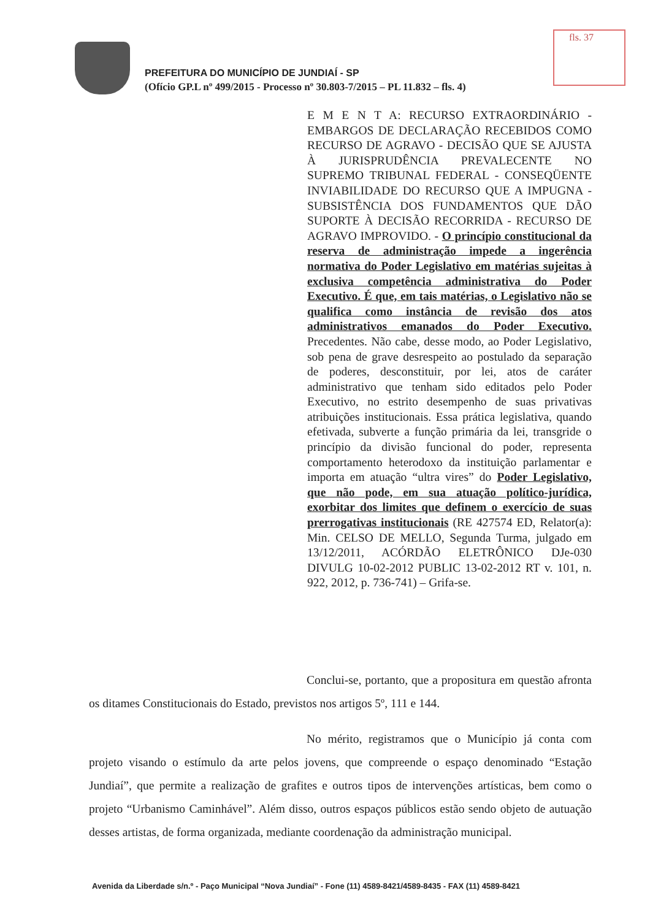fls. 37
PREFEITURA DO MUNICÍPIO DE JUNDIAÍ - SP
(Ofício GP.L nº 499/2015 - Processo nº 30.803-7/2015 – PL 11.832 – fls. 4)
E M E N T A: RECURSO EXTRAORDINÁRIO - EMBARGOS DE DECLARAÇÃO RECEBIDOS COMO RECURSO DE AGRAVO - DECISÃO QUE SE AJUSTA À JURISPRUDÊNCIA PREVALECENTE NO SUPREMO TRIBUNAL FEDERAL - CONSEQÜENTE INVIABILIDADE DO RECURSO QUE A IMPUGNA - SUBSISTÊNCIA DOS FUNDAMENTOS QUE DÃO SUPORTE À DECISÃO RECORRIDA - RECURSO DE AGRAVO IMPROVIDO. - O princípio constitucional da reserva de administração impede a ingerência normativa do Poder Legislativo em matérias sujeitas à exclusiva competência administrativa do Poder Executivo. É que, em tais matérias, o Legislativo não se qualifica como instância de revisão dos atos administrativos emanados do Poder Executivo. Precedentes. Não cabe, desse modo, ao Poder Legislativo, sob pena de grave desrespeito ao postulado da separação de poderes, desconstituir, por lei, atos de caráter administrativo que tenham sido editados pelo Poder Executivo, no estrito desempenho de suas privativas atribuições institucionais. Essa prática legislativa, quando efetivada, subverte a função primária da lei, transgride o princípio da divisão funcional do poder, representa comportamento heterodoxo da instituição parlamentar e importa em atuação “ultra vires” do Poder Legislativo, que não pode, em sua atuação político-jurídica, exorbitar dos limites que definem o exercício de suas prerrogativas institucionais (RE 427574 ED, Relator(a): Min. CELSO DE MELLO, Segunda Turma, julgado em 13/12/2011, ACÓRDÃO ELETRÔNICO DJe-030 DIVULG 10-02-2012 PUBLIC 13-02-2012 RT v. 101, n. 922, 2012, p. 736-741) – Grifa-se.
Conclui-se, portanto, que a propositura em questão afronta os ditames Constitucionais do Estado, previstos nos artigos 5º, 111 e 144.
No mérito, registramos que o Município já conta com projeto visando o estímulo da arte pelos jovens, que compreende o espaço denominado “Estação Jundiaí”, que permite a realização de grafites e outros tipos de intervenções artísticas, bem como o projeto “Urbanismo Caminhável”. Além disso, outros espaços públicos estão sendo objeto de autuação desses artistas, de forma organizada, mediante coordenação da administração municipal.
Avenida da Liberdade s/n.º - Paço Municipal “Nova Jundiaí” - Fone (11) 4589-8421/4589-8435 - FAX (11) 4589-8421